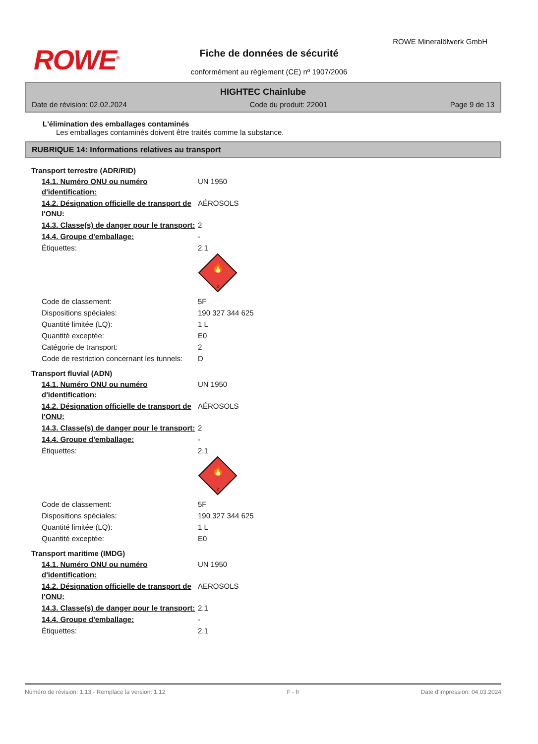ROWE<sup>®</sup>
ROWE Mineralölwerk GmbH
Fiche de données de sécurité
conformément au règlement (CE) nº 1907/2006
HIGHTEC Chainlube
Date de révision: 02.02.2024 Code du produit: 22001 Page 9 de 13
L'élimination des emballages contaminés
Les emballages contaminés doivent être traités comme la substance.
RUBRIQUE 14: Informations relatives au transport
Transport terrestre (ADR/RID)
| 14.1. Numéro ONU ou numéro d'identification: | UN 1950 |
| 14.2. Désignation officielle de transport de l'ONU: | AÉROSOLS |
| 14.3. Classe(s) de danger pour le transport: | 2 |
| 14.4. Groupe d'emballage: | - |
| Étiquettes: | 2.1 🔥 2 |
| Code de classement: | 5F |
| Dispositions spéciales: | 190 327 344 625 |
| Quantité limitée (LQ): | 1 L |
| Quantité exceptée: | E0 |
| Catégorie de transport: | 2 |
| Code de restriction concernant les tunnels: | D |
Transport fluvial (ADN)
| 14.1. Numéro ONU ou numéro d'identification: | UN 1950 |
| 14.2. Désignation officielle de transport de l'ONU: | AÉROSOLS |
| 14.3. Classe(s) de danger pour le transport: | 2 |
| 14.4. Groupe d'emballage: | - |
| Étiquettes: | 2.1 🔥 2 |
| Code de classement: | 5F |
| Dispositions spéciales: | 190 327 344 625 |
| Quantité limitée (LQ): | 1 L |
| Quantité exceptée: | E0 |
Transport maritime (IMDG)
| 14.1. Numéro ONU ou numéro d'identification: | UN 1950 |
| 14.2. Désignation officielle de transport de l'ONU: | AEROSOLS |
| 14.3. Classe(s) de danger pour le transport: | 2.1 |
| 14.4. Groupe d'emballage: | - |
| Étiquettes: | 2.1 |
Numéro de révision: 1,13 - Remplace la version: 1,12 F - fr Date d'impression: 04.03.2024